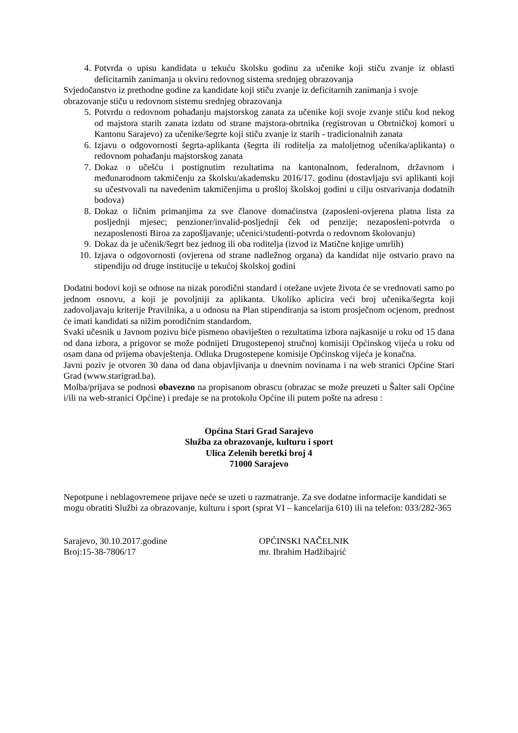4. Potvrda o upisu kandidata u tekuću školsku godinu za učenike koji stiču zvanje iz oblasti deficitarnih zanimanja u okviru redovnog sistema srednjeg obrazovanja
Svjedočanstvo iz prethodne godine za kandidate koji stiču zvanje iz deficitarnih zanimanja i svoje obrazovanje stiču u redovnom sistemu srednjeg obrazovanja
5. Potvrdu o redovnom pohađanju majstorskog zanata za učenike koji svoje zvanje stiču kod nekog od majstora starih zanata izdatu od strane majstora-obrtnika (registrovan u Obrtničkoj komori u Kantonu Sarajevo) za učenike/šegrte koji stiču zvanje iz starih - tradicionalnih zanata
6. Izjavu o odgovornosti šegrta-aplikanta (šegrta ili roditelja za maloljetnog učenika/aplikanta) o redovnom pohađanju majstorskog zanata
7. Dokaz o učešću i postignutim rezultatima na kantonalnom, federalnom, državnom i međunarodnom takmičenju za školsku/akademsku 2016/17. godinu (dostavljaju svi aplikanti koji su učestvovali na navedenim takmičenjima u prošloj školskoj godini u cilju ostvarivanja dodatnih bodova)
8. Dokaz o ličnim primanjima za sve članove domaćinstva (zaposleni-ovjerena platna lista za posljednji mjesec; penzioner/invalid-posljednji ček od penzije; nezaposleni-potvrda o nezaposlenosti Biroa za zapošljavanje; učenici/studenti-potvrda o redovnom školovanju)
9. Dokaz da je učenik/šegrt bez jednog ili oba roditelja (izvod iz Matične knjige umrlih)
10. Izjava o odgovornosti (ovjerena od strane nadležnog organa) da kandidat nije ostvario pravo na stipendiju od druge institucije u tekućoj školskoj godini
Dodatni bodovi koji se odnose na nizak porodični standard i otežane uvjete života će se vrednovati samo po jednom osnovu, a koji je povoljniji za aplikanta. Ukoliko aplicira veći broj učenika/šegrta koji zadovoljavaju kriterije Pravilnika, a u odnosu na Plan stipendiranja sa istom prosječnom ocjenom, prednost će imati kandidati sa nižim porodičnim standardom.
Svaki učesnik u Javnom pozivu biće pismeno obaviješten o rezultatima izbora najkasnije u roku od 15 dana od dana izbora, a prigovor se može podnijeti Drugostepenoj stručnoj komisiji Općinskog vijeća u roku od osam dana od prijema obavještenja. Odluka Drugostepene komisije Općinskog vijeća je konačna.
Javni poziv je otvoren 30 dana od dana objavljivanja u dnevnim novinama i na web stranici Općine Stari Grad (www.starigrad.ba).
Molba/prijava se podnosi obavezno na propisanom obrascu (obrazac se može preuzeti u Šalter sali Općine i/ili na web-stranici Općine) i predaje se na protokolu Općine ili putem pošte na adresu :
Općina Stari Grad Sarajevo
Služba za obrazovanje, kulturu i sport
Ulica Zelenih beretki broj 4
71000 Sarajevo
Nepotpune i neblagovremene prijave neće se uzeti u razmatranje. Za sve dodatne informacije kandidati se mogu obratiti Službi za obrazovanje, kulturu i sport (sprat VI – kancelarija 610) ili na telefon: 033/282-365
Sarajevo, 30.10.2017.godine
Broj:15-38-7806/17
OPĆINSKI NAČELNIK
mr. Ibrahim Hadžibajrić